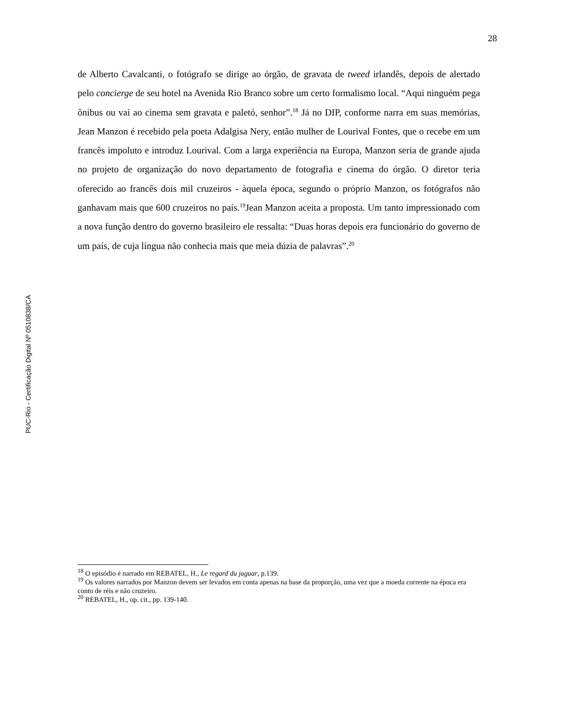28
PUC-Rio - Certificação Digital Nº 0510838/CA
de Alberto Cavalcanti, o fotógrafo se dirige ao órgão, de gravata de tweed irlandês, depois de alertado pelo concierge de seu hotel na Avenida Rio Branco sobre um certo formalismo local. “Aqui ninguém pega ônibus ou vai ao cinema sem gravata e paletó, senhor”.<sup>18</sup> Já no DIP, conforme narra em suas memórias, Jean Manzon é recebido pela poeta Adalgisa Nery, então mulher de Lourival Fontes, que o recebe em um francês impoluto e introduz Lourival. Com a larga experiência na Europa, Manzon seria de grande ajuda no projeto de organização do novo departamento de fotografia e cinema do órgão. O diretor teria oferecido ao francês dois mil cruzeiros - àquela época, segundo o próprio Manzon, os fotógrafos não ganhavam mais que 600 cruzeiros no país.<sup>19</sup>Jean Manzon aceita a proposta. Um tanto impressionado com a nova função dentro do governo brasileiro ele ressalta: “Duas horas depois era funcionário do governo de um país, de cuja língua não conhecia mais que meia dúzia de palavras”.<sup>20</sup>
<sup>18</sup> O episódio é narrado em REBATEL, H., Le regard du jaguar, p.139.
<sup>19</sup> Os valores narrados por Manzon devem ser levados em conta apenas na base da proporção, uma vez que a moeda corrente na época era conto de réis e não cruzeiro.
<sup>20</sup> REBATEL, H., op. cit., pp. 139-140.